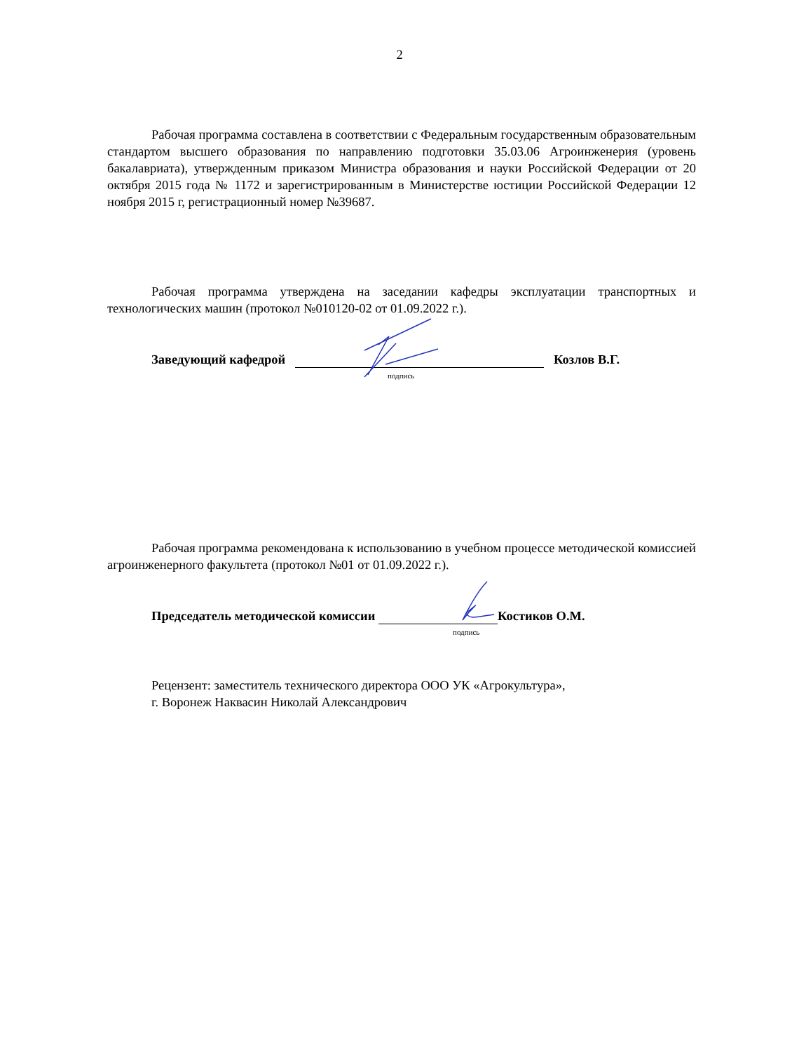2
Рабочая программа составлена в соответствии с Федеральным государственным образовательным стандартом высшего образования по направлению подготовки 35.03.06 Агроинженерия (уровень бакалавриата), утвержденным приказом Министра образования и науки Российской Федерации от 20 октября 2015 года № 1172 и зарегистрированным в Министерстве юстиции Российской Федерации 12 ноября 2015 г, регистрационный номер №39687.
Рабочая программа утверждена на заседании кафедры эксплуатации транспортных и технологических машин (протокол №010120-02 от 01.09.2022 г.).
Заведующий кафедрой Козлов В.Г.
подпись
Рабочая программа рекомендована к использованию в учебном процессе методической комиссией агроинженерного факультета (протокол №01 от 01.09.2022 г.).
Председатель методической комиссии Костиков О.М.
подпись
Рецензент: заместитель технического директора ООО УК «Агрокультура»,
г. Воронеж Наквасин Николай Александрович